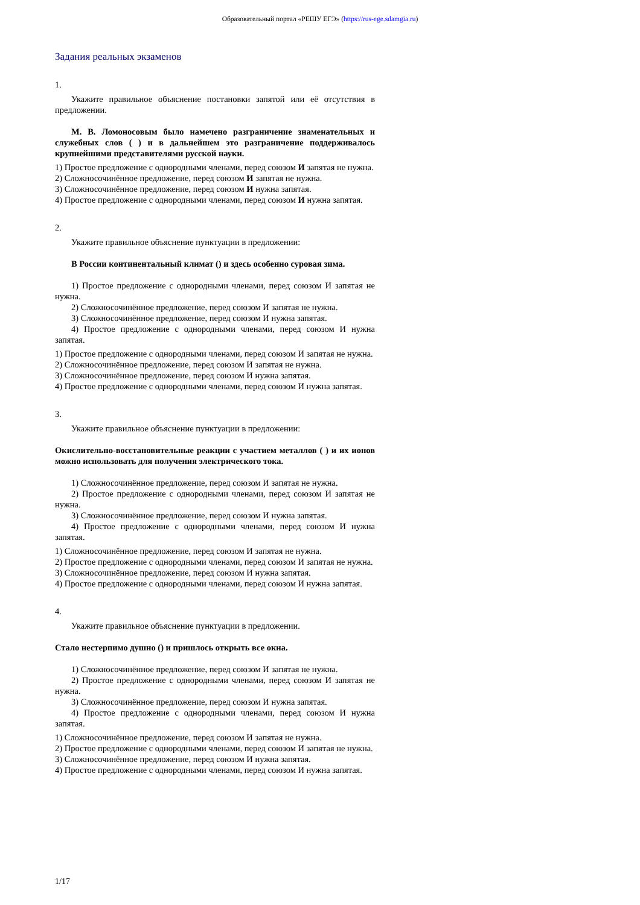Образовательный портал «РЕШУ ЕГЭ» (https://rus-ege.sdamgia.ru)
Задания реальных экзаменов
1.
Укажите правильное объяснение постановки запятой или её отсутствия в предложении.
М. В. Ломоносовым было намечено разграничение знаменательных и служебных слов ( ) и в дальнейшем это разграничение поддерживалось крупнейшими представителями русской науки.
1) Простое предложение с однородными членами, перед союзом И запятая не нужна.
2) Сложносочинённое предложение, перед союзом И запятая не нужна.
3) Сложносочинённое предложение, перед союзом И нужна запятая.
4) Простое предложение с однородными членами, перед союзом И нужна запятая.
2.
Укажите правильное объяснение пунктуации в предложении:
В России континентальный климат () и здесь особенно суровая зима.
1) Простое предложение с однородными членами, перед союзом И запятая не нужна.
2) Сложносочинённое предложение, перед союзом И запятая не нужна.
3) Сложносочинённое предложение, перед союзом И нужна запятая.
4) Простое предложение с однородными членами, перед союзом И нужна запятая.
1) Простое предложение с однородными членами, перед союзом И запятая не нужна.
2) Сложносочинённое предложение, перед союзом И запятая не нужна.
3) Сложносочинённое предложение, перед союзом И нужна запятая.
4) Простое предложение с однородными членами, перед союзом И нужна запятая.
3.
Укажите правильное объяснение пунктуации в предложении:
Окислительно-восстановительные реакции с участием металлов ( ) и их ионов можно использовать для получения электрического тока.
1) Сложносочинённое предложение, перед союзом И запятая не нужна.
2) Простое предложение с однородными членами, перед союзом И запятая не нужна.
3) Сложносочинённое предложение, перед союзом И нужна запятая.
4) Простое предложение с однородными членами, перед союзом И нужна запятая.
1) Сложносочинённое предложение, перед союзом И запятая не нужна.
2) Простое предложение с однородными членами, перед союзом И запятая не нужна.
3) Сложносочинённое предложение, перед союзом И нужна запятая.
4) Простое предложение с однородными членами, перед союзом И нужна запятая.
4.
Укажите правильное объяснение пунктуации в предложении.
Стало нестерпимо душно () и пришлось открыть все окна.
1) Сложносочинённое предложение, перед союзом И запятая не нужна.
2) Простое предложение с однородными членами, перед союзом И запятая не нужна.
3) Сложносочинённое предложение, перед союзом И нужна запятая.
4) Простое предложение с однородными членами, перед союзом И нужна запятая.
1) Сложносочинённое предложение, перед союзом И запятая не нужна.
2) Простое предложение с однородными членами, перед союзом И запятая не нужна.
3) Сложносочинённое предложение, перед союзом И нужна запятая.
4) Простое предложение с однородными членами, перед союзом И нужна запятая.
1/17